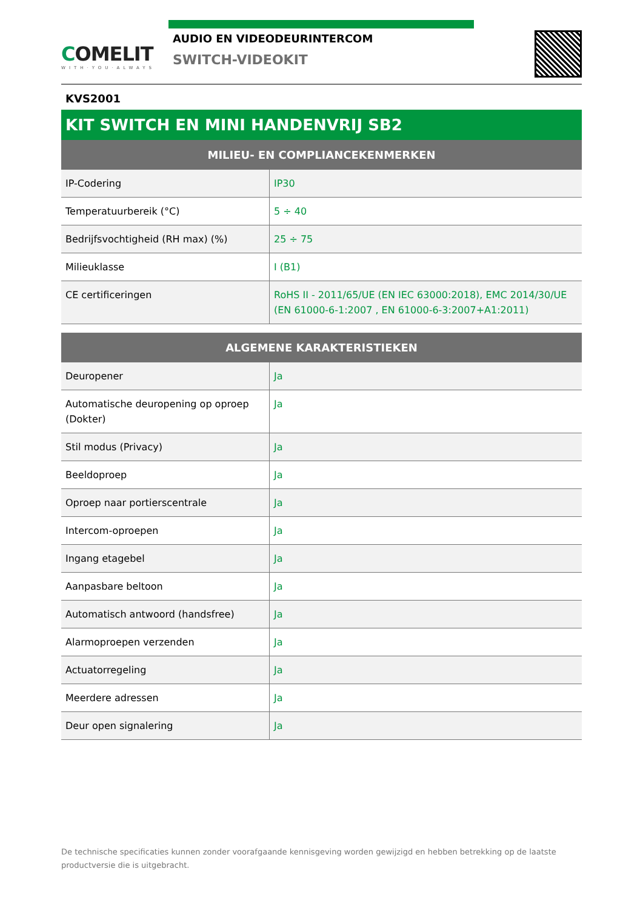COMELIT
WITH·YOU·ALWAYS
AUDIO EN VIDEODEURINTERCOM
SWITCH-VIDEOKIT
KVS2001
KIT SWITCH EN MINI HANDENVRIJ SB2
| MILIEU- EN COMPLIANCEKENMERKEN | |
| --- | --- |
| IP-Codering | IP30 |
| Temperatuurbereik (°C) | 5 ÷ 40 |
| Bedrijfsvochtigheid (RH max) (%) | 25 ÷ 75 |
| Milieuklasse | I (B1) |
| CE certificeringen | RoHS II - 2011/65/UE (EN IEC 63000:2018), EMC 2014/30/UE (EN 61000-6-1:2007 , EN 61000-6-3:2007+A1:2011) |
| ALGEMENE KARAKTERISTIEKEN | |
| --- | --- |
| Deuropener | Ja |
| Automatische deuropening op oproep (Dokter) | Ja |
| Stil modus (Privacy) | Ja |
| Beeldoproep | Ja |
| Oproep naar portierscentrale | Ja |
| Intercom-oproepen | Ja |
| Ingang etagebel | Ja |
| Aanpasbare beltoon | Ja |
| Automatisch antwoord (handsfree) | Ja |
| Alarmoproepen verzenden | Ja |
| Actuatorregeling | Ja |
| Meerdere adressen | Ja |
| Deur open signalering | Ja |
De technische specificaties kunnen zonder voorafgaande kennisgeving worden gewijzigd en hebben betrekking op de laatste productversie die is uitgebracht.